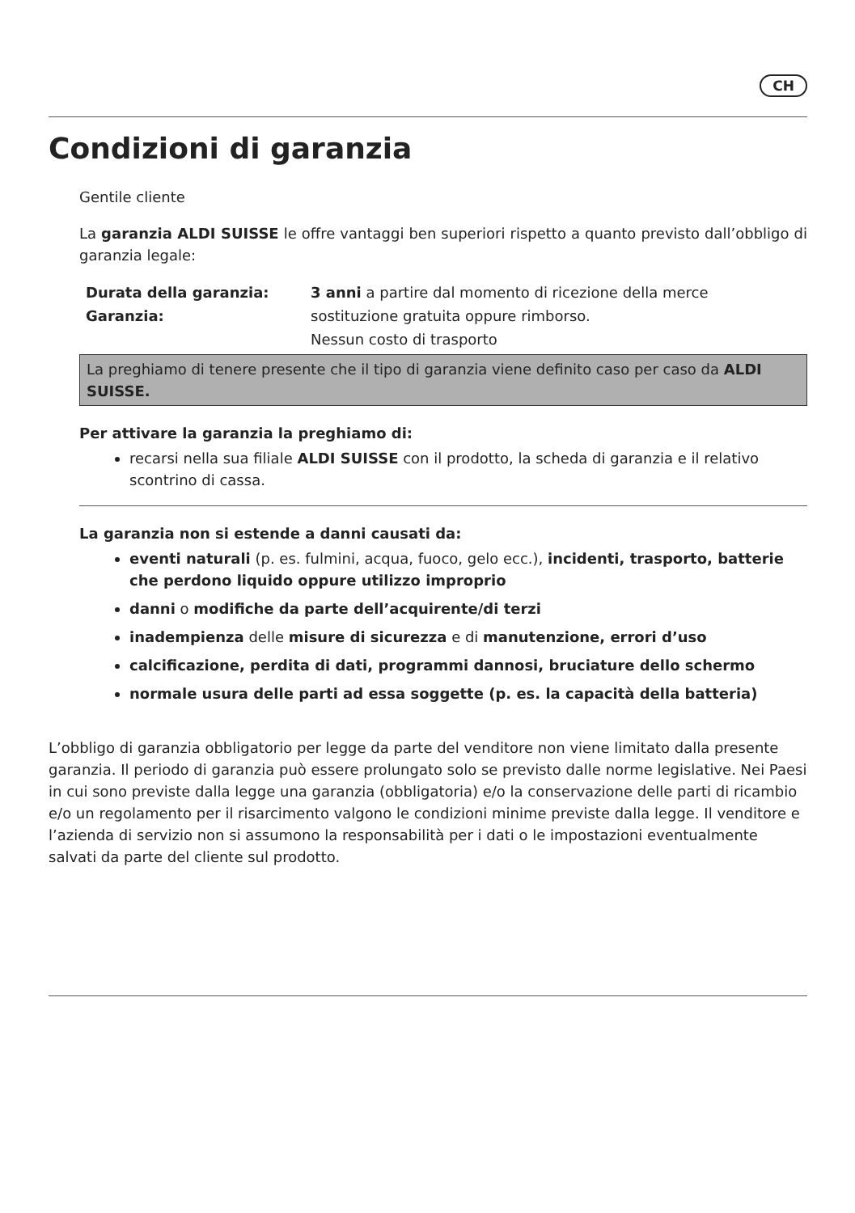CH
Condizioni di garanzia
Gentile cliente
La garanzia ALDI SUISSE le offre vantaggi ben superiori rispetto a quanto previsto dall’obbligo di garanzia legale:
| Durata della garanzia: | 3 anni a partire dal momento di ricezione della merce |
| Garanzia: | sostituzione gratuita oppure rimborso. |
| | Nessun costo di trasporto |
La preghiamo di tenere presente che il tipo di garanzia viene definito caso per caso da ALDI SUISSE.
Per attivare la garanzia la preghiamo di:
recarsi nella sua filiale ALDI SUISSE con il prodotto, la scheda di garanzia e il relativo scontrino di cassa.
La garanzia non si estende a danni causati da:
eventi naturali (p. es. fulmini, acqua, fuoco, gelo ecc.), incidenti, trasporto, batterie che perdono liquido oppure utilizzo improprio
danni o modifiche da parte dell’acquirente/di terzi
inadempienza delle misure di sicurezza e di manutenzione, errori d’uso
calcificazione, perdita di dati, programmi dannosi, bruciature dello schermo
normale usura delle parti ad essa soggette (p. es. la capacità della batteria)
L’obbligo di garanzia obbligatorio per legge da parte del venditore non viene limitato dalla presente garanzia. Il periodo di garanzia può essere prolungato solo se previsto dalle norme legislative. Nei Paesi in cui sono previste dalla legge una garanzia (obbligatoria) e/o la conservazione delle parti di ricambio e/o un regolamento per il risarcimento valgono le condizioni minime previste dalla legge. Il venditore e l’azienda di servizio non si assumono la responsabilità per i dati o le impostazioni eventualmente salvati da parte del cliente sul prodotto.